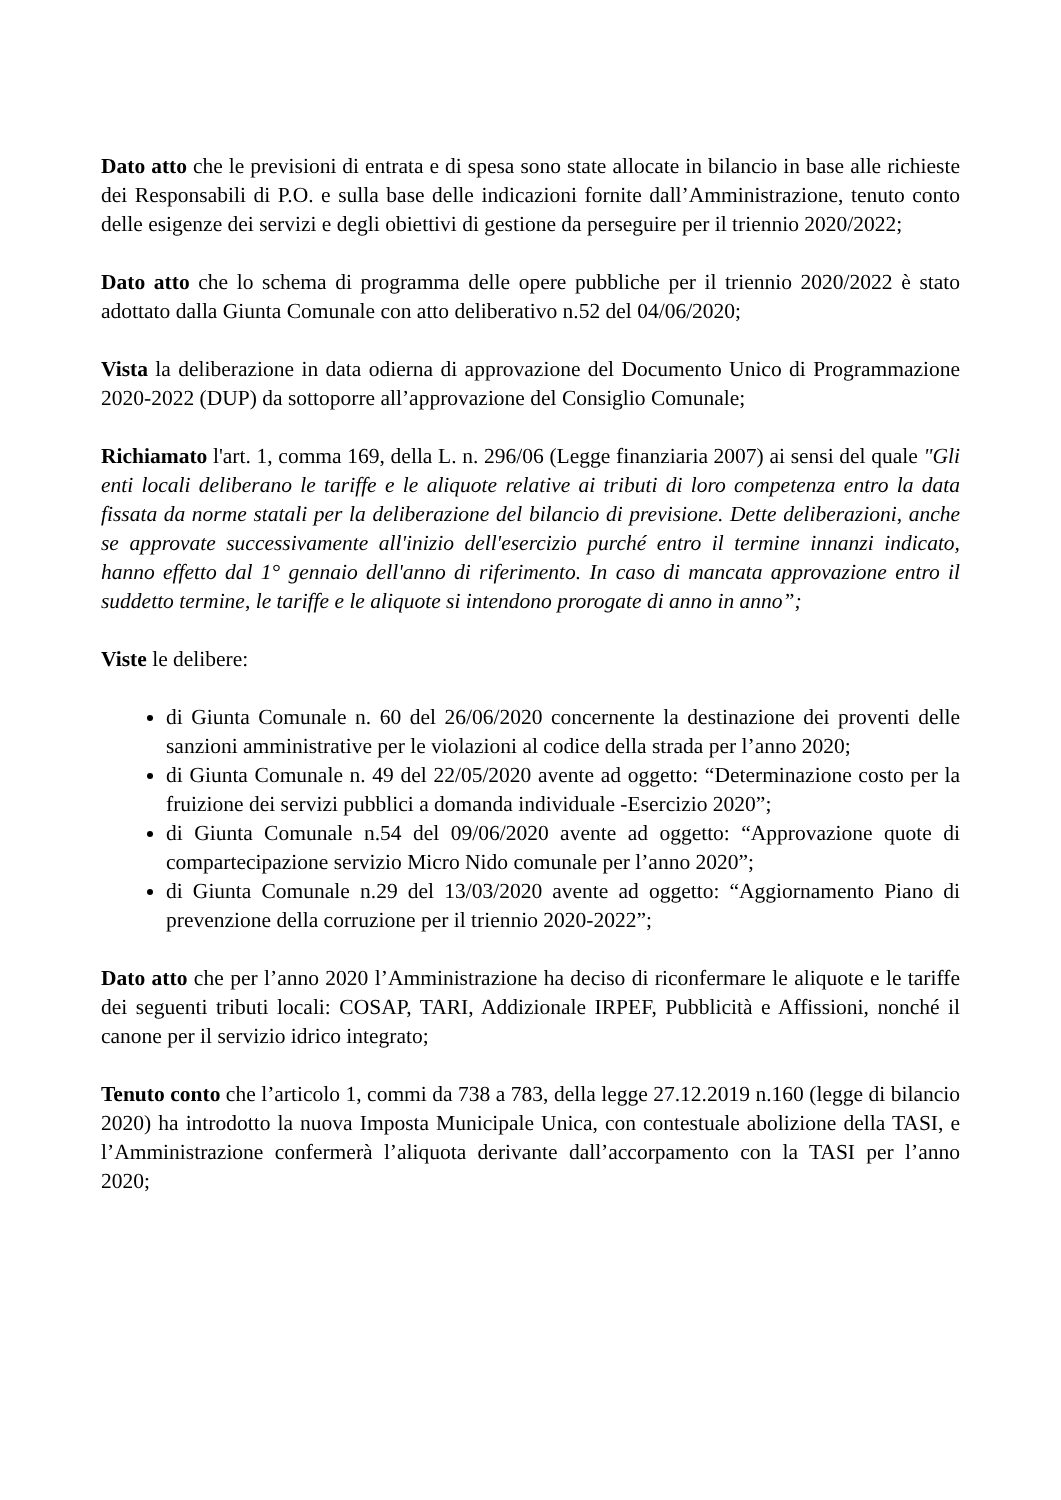Dato atto che le previsioni di entrata e di spesa sono state allocate in bilancio in base alle richieste dei Responsabili di P.O. e sulla base delle indicazioni fornite dall’Amministrazione, tenuto conto delle esigenze dei servizi e degli obiettivi di gestione da perseguire per il triennio 2020/2022;
Dato atto che lo schema di programma delle opere pubbliche per il triennio 2020/2022 è stato adottato dalla Giunta Comunale con atto deliberativo n.52 del 04/06/2020;
Vista la deliberazione in data odierna di approvazione del Documento Unico di Programmazione 2020-2022 (DUP) da sottoporre all’approvazione del Consiglio Comunale;
Richiamato l'art. 1, comma 169, della L. n. 296/06 (Legge finanziaria 2007) ai sensi del quale "Gli enti locali deliberano le tariffe e le aliquote relative ai tributi di loro competenza entro la data fissata da norme statali per la deliberazione del bilancio di previsione. Dette deliberazioni, anche se approvate successivamente all'inizio dell'esercizio purché entro il termine innanzi indicato, hanno effetto dal 1° gennaio dell'anno di riferimento. In caso di mancata approvazione entro il suddetto termine, le tariffe e le aliquote si intendono prorogate di anno in anno”;
Viste le delibere:
di Giunta Comunale n. 60 del 26/06/2020 concernente la destinazione dei proventi delle sanzioni amministrative per le violazioni al codice della strada per l’anno 2020;
di Giunta Comunale n. 49 del 22/05/2020 avente ad oggetto: “Determinazione costo per la fruizione dei servizi pubblici a domanda individuale -Esercizio 2020”;
di Giunta Comunale n.54 del 09/06/2020 avente ad oggetto: “Approvazione quote di compartecipazione servizio Micro Nido comunale per l’anno 2020”;
di Giunta Comunale n.29 del 13/03/2020 avente ad oggetto: “Aggiornamento Piano di prevenzione della corruzione per il triennio 2020-2022”;
Dato atto che per l’anno 2020 l’Amministrazione ha deciso di riconfermare le aliquote e le tariffe dei seguenti tributi locali: COSAP, TARI, Addizionale IRPEF, Pubblicità e Affissioni, nonché il canone per il servizio idrico integrato;
Tenuto conto che l’articolo 1, commi da 738 a 783, della legge 27.12.2019 n.160 (legge di bilancio 2020) ha introdotto la nuova Imposta Municipale Unica, con contestuale abolizione della TASI, e l’Amministrazione confermerà l’aliquota derivante dall’accorpamento con la TASI per l’anno 2020;